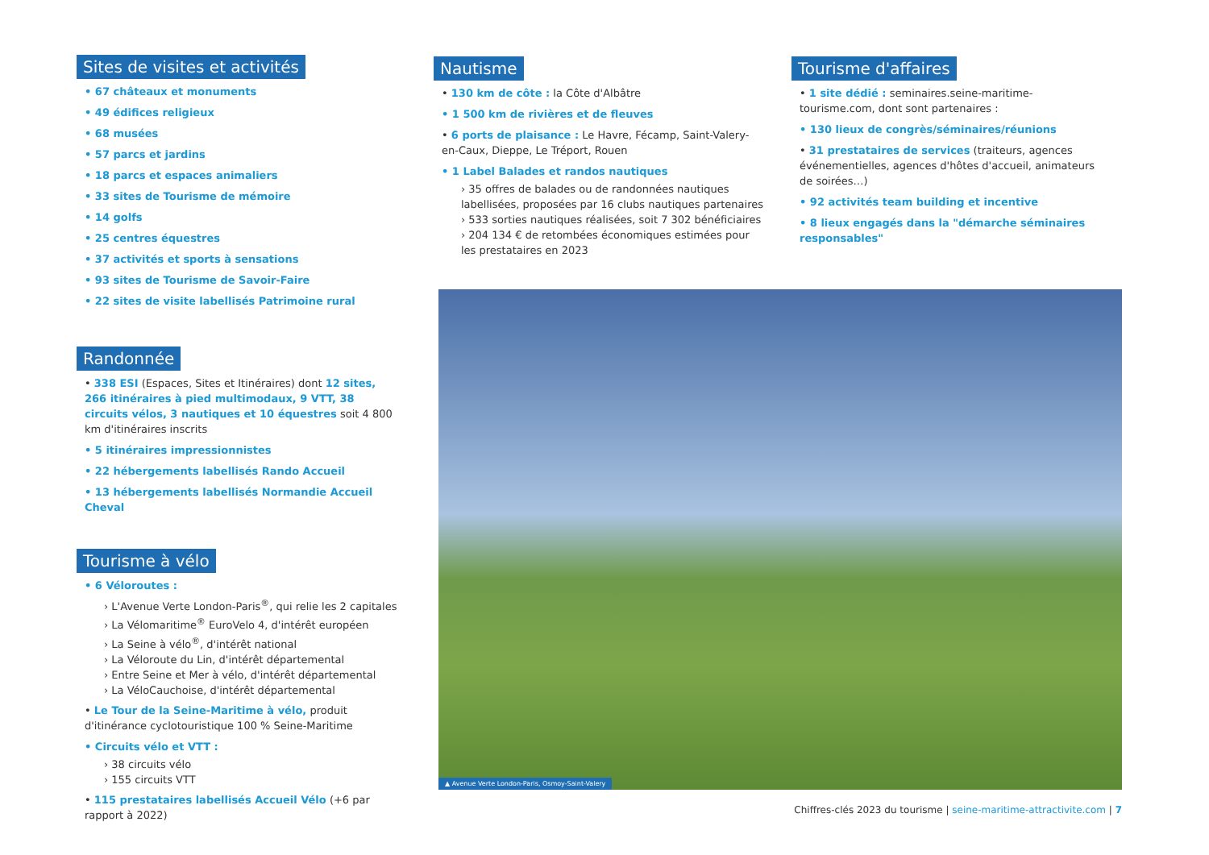Sites de visites et activités
• 67 châteaux et monuments
• 49 édifices religieux
• 68 musées
• 57 parcs et jardins
• 18 parcs et espaces animaliers
• 33 sites de Tourisme de mémoire
• 14 golfs
• 25 centres équestres
• 37 activités et sports à sensations
• 93 sites de Tourisme de Savoir-Faire
• 22 sites de visite labellisés Patrimoine rural
Randonnée
• 338 ESI (Espaces, Sites et Itinéraires) dont 12 sites, 266 itinéraires à pied multimodaux, 9 VTT, 38 circuits vélos, 3 nautiques et 10 équestres soit 4 800 km d'itinéraires inscrits
• 5 itinéraires impressionnistes
• 22 hébergements labellisés Rando Accueil
• 13 hébergements labellisés Normandie Accueil Cheval
Tourisme à vélo
• 6 Véloroutes :
› L'Avenue Verte London-Paris<sup>®</sup>, qui relie les 2 capitales
› La Vélomaritime<sup>®</sup> EuroVelo 4, d'intérêt européen
› La Seine à vélo<sup>®</sup>, d'intérêt national
› La Véloroute du Lin, d'intérêt départemental
› Entre Seine et Mer à vélo, d'intérêt départemental
› La VéloCauchoise, d'intérêt départemental
• Le Tour de la Seine-Maritime à vélo, produit d'itinérance cyclotouristique 100 % Seine-Maritime
• Circuits vélo et VTT :
› 38 circuits vélo
› 155 circuits VTT
• 115 prestataires labellisés Accueil Vélo (+6 par rapport à 2022)
Nautisme
• 130 km de côte : la Côte d'Albâtre
• 1 500 km de rivières et de fleuves
• 6 ports de plaisance : Le Havre, Fécamp, Saint-Valery-en-Caux, Dieppe, Le Tréport, Rouen
• 1 Label Balades et randos nautiques
› 35 offres de balades ou de randonnées nautiques labellisées, proposées par 16 clubs nautiques partenaires
› 533 sorties nautiques réalisées, soit 7 302 bénéficiaires
› 204 134 € de retombées économiques estimées pour les prestataires en 2023
Tourisme d'affaires
• 1 site dédié : seminaires.seine-maritime-tourisme.com, dont sont partenaires :
• 130 lieux de congrès/séminaires/réunions
• 31 prestataires de services (traiteurs, agences événementielles, agences d'hôtes d'accueil, animateurs de soirées…)
• 92 activités team building et incentive
• 8 lieux engagés dans la "démarche séminaires responsables"
▲ Avenue Verte London-Paris, Osmoy-Saint-Valery
Chiffres-clés 2023 du tourisme | seine-maritime-attractivite.com | 7